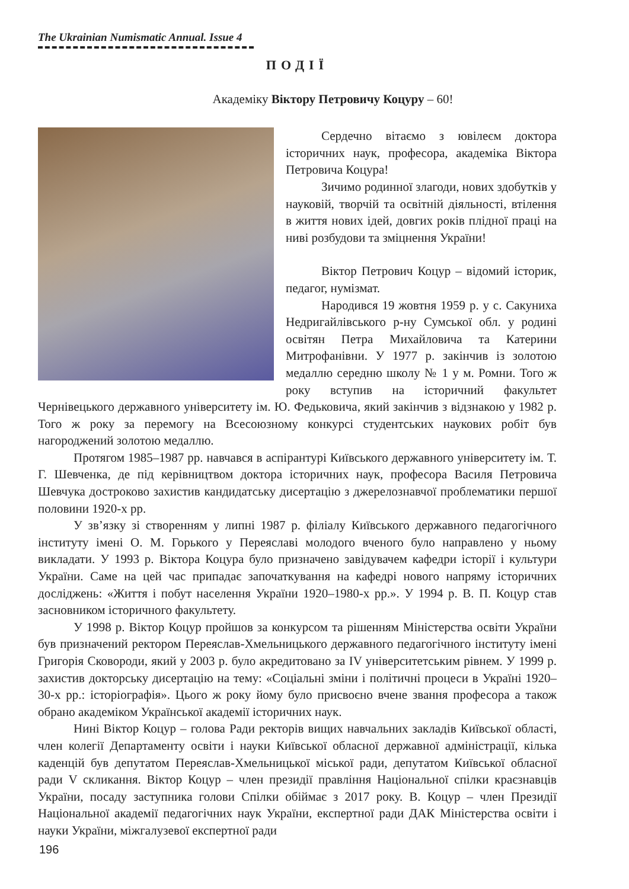The Ukrainian Numismatic Annual. Issue 4
ПОДІЇ
Академіку Віктору Петровичу Коцуру – 60!
Сердечно вітаємо з ювілеєм доктора історичних наук, професора, академіка Віктора Петровича Коцура!
Зичимо родинної злагоди, нових здобутків у науковій, творчій та освітній діяльності, втілення в життя нових ідей, довгих років плідної праці на ниві розбудови та зміцнення України!
Віктор Петрович Коцур – відомий історик, педагог, нумізмат.
Народився 19 жовтня 1959 р. у с. Сакуниха Недригайлівського р-ну Сумської обл. у родині освітян Петра Михайловича та Катерини Митрофанівни. У 1977 р. закінчив із золотою медаллю середню школу № 1 у м. Ромни. Того ж року вступив на історичний факультет Чернівецького державного університету ім. Ю. Федьковича, який закінчив з відзнакою у 1982 р. Того ж року за перемогу на Всесоюзному конкурсі студентських наукових робіт був нагороджений золотою медаллю.
Протягом 1985–1987 рр. навчався в аспірантурі Київського державного університету ім. Т. Г. Шевченка, де під керівництвом доктора історичних наук, професора Василя Петровича Шевчука достроково захистив кандидатську дисертацію з джерелознавчої проблематики першої половини 1920-х рр.
У зв’язку зі створенням у липні 1987 р. філіалу Київського державного педагогічного інституту імені О. М. Горького у Переяславі молодого вченого було направлено у ньому викладати. У 1993 р. Віктора Коцура було призначено завідувачем кафедри історії і культури України. Саме на цей час припадає започаткування на кафедрі нового напряму історичних досліджень: «Життя і побут населення України 1920–1980-х рр.». У 1994 р. В. П. Коцур став засновником історичного факультету.
У 1998 р. Віктор Коцур пройшов за конкурсом та рішенням Міністерства освіти України був призначений ректором Переяслав-Хмельницького державного педагогічного інституту імені Григорія Сковороди, який у 2003 р. було акредитовано за IV університетським рівнем. У 1999 р. захистив докторську дисертацію на тему: «Соціальні зміни і політичні процеси в Україні 1920–30-х рр.: історіографія». Цього ж року йому було присвоєно вчене звання професора а також обрано академіком Української академії історичних наук.
Нині Віктор Коцур – голова Ради ректорів вищих навчальних закладів Київської області, член колегії Департаменту освіти і науки Київської обласної державної адміністрації, кілька каденцій був депутатом Переяслав-Хмельницької міської ради, депутатом Київської обласної ради V скликання. Віктор Коцур – член президії правління Національної спілки краєзнавців України, посаду заступника голови Спілки обіймає з 2017 року. В. Коцур – член Президії Національної академії педагогічних наук України, експертної ради ДАК Міністерства освіти і науки України, міжгалузевої експертної ради
196